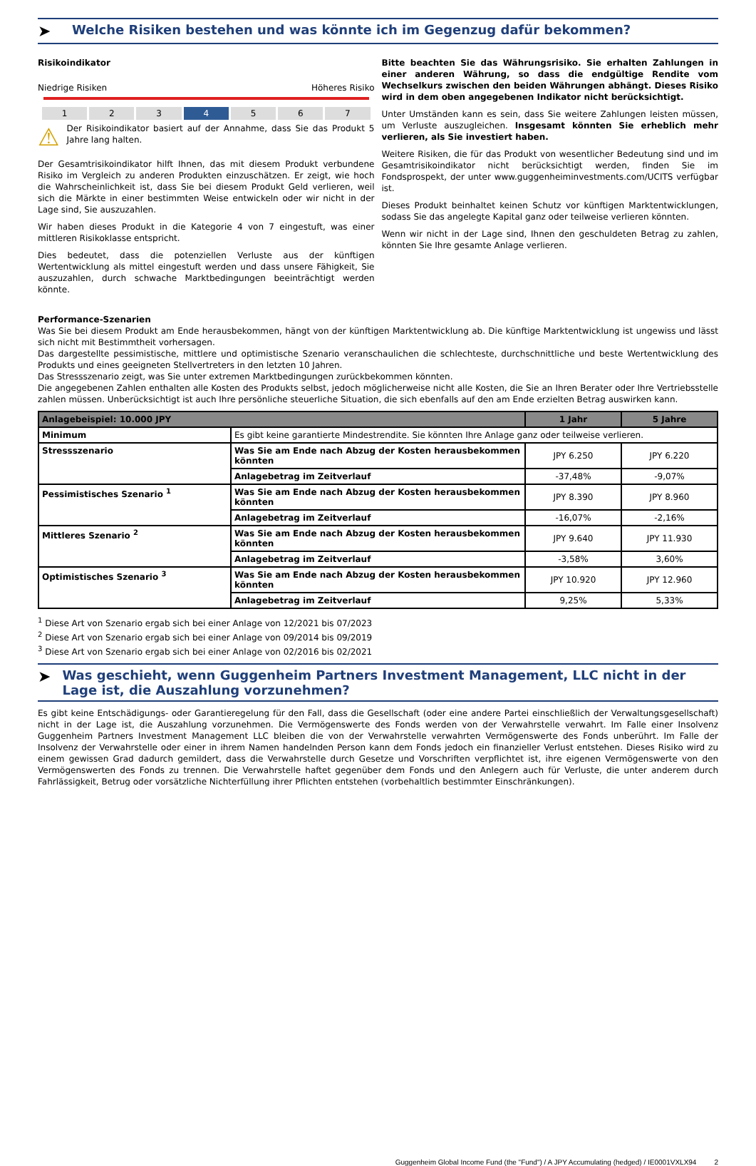➤
Welche Risiken bestehen und was könnte ich im Gegenzug dafür bekommen?
Risikoindikator
Niedrige Risiken Höheres Risiko
1 2 3 4 5 6 7
⚠
Der Risikoindikator basiert auf der Annahme, dass Sie das Produkt 5 Jahre lang halten.
Der Gesamtrisikoindikator hilft Ihnen, das mit diesem Produkt verbundene Risiko im Vergleich zu anderen Produkten einzuschätzen. Er zeigt, wie hoch die Wahrscheinlichkeit ist, dass Sie bei diesem Produkt Geld verlieren, weil sich die Märkte in einer bestimmten Weise entwickeln oder wir nicht in der Lage sind, Sie auszuzahlen.
Wir haben dieses Produkt in die Kategorie 4 von 7 eingestuft, was einer mittleren Risikoklasse entspricht.
Dies bedeutet, dass die potenziellen Verluste aus der künftigen Wertentwicklung als mittel eingestuft werden und dass unsere Fähigkeit, Sie auszuzahlen, durch schwache Marktbedingungen beeinträchtigt werden könnte.
Bitte beachten Sie das Währungsrisiko. Sie erhalten Zahlungen in einer anderen Währung, so dass die endgültige Rendite vom Wechselkurs zwischen den beiden Währungen abhängt. Dieses Risiko wird in dem oben angegebenen Indikator nicht berücksichtigt.
Unter Umständen kann es sein, dass Sie weitere Zahlungen leisten müssen, um Verluste auszugleichen. Insgesamt könnten Sie erheblich mehr verlieren, als Sie investiert haben.
Weitere Risiken, die für das Produkt von wesentlicher Bedeutung sind und im Gesamtrisikoindikator nicht berücksichtigt werden, finden Sie im Fondsprospekt, der unter www.guggenheiminvestments.com/UCITS verfügbar ist.
Dieses Produkt beinhaltet keinen Schutz vor künftigen Marktentwicklungen, sodass Sie das angelegte Kapital ganz oder teilweise verlieren könnten.
Wenn wir nicht in der Lage sind, Ihnen den geschuldeten Betrag zu zahlen, könnten Sie Ihre gesamte Anlage verlieren.
Performance-Szenarien
Was Sie bei diesem Produkt am Ende herausbekommen, hängt von der künftigen Marktentwicklung ab. Die künftige Marktentwicklung ist ungewiss und lässt sich nicht mit Bestimmtheit vorhersagen.
Das dargestellte pessimistische, mittlere und optimistische Szenario veranschaulichen die schlechteste, durchschnittliche und beste Wertentwicklung des Produkts und eines geeigneten Stellvertreters in den letzten 10 Jahren.
Das Stressszenario zeigt, was Sie unter extremen Marktbedingungen zurückbekommen könnten.
Die angegebenen Zahlen enthalten alle Kosten des Produkts selbst, jedoch möglicherweise nicht alle Kosten, die Sie an Ihren Berater oder Ihre Vertriebsstelle zahlen müssen. Unberücksichtigt ist auch Ihre persönliche steuerliche Situation, die sich ebenfalls auf den am Ende erzielten Betrag auswirken kann.
| Anlagebeispiel: 10.000 JPY | | 1 Jahr | 5 Jahre |
| --- | --- | --- | --- |
| Minimum | Es gibt keine garantierte Mindestrendite. Sie könnten Ihre Anlage ganz oder teilweise verlieren. | | |
| Stressszenario | Was Sie am Ende nach Abzug der Kosten herausbekommen könnten | JPY 6.250 | JPY 6.220 |
| | Anlagebetrag im Zeitverlauf | -37,48% | -9,07% |
| Pessimistisches Szenario <sup>1</sup> | Was Sie am Ende nach Abzug der Kosten herausbekommen könnten | JPY 8.390 | JPY 8.960 |
| | Anlagebetrag im Zeitverlauf | -16,07% | -2,16% |
| Mittleres Szenario <sup>2</sup> | Was Sie am Ende nach Abzug der Kosten herausbekommen könnten | JPY 9.640 | JPY 11.930 |
| | Anlagebetrag im Zeitverlauf | -3,58% | 3,60% |
| Optimistisches Szenario <sup>3</sup> | Was Sie am Ende nach Abzug der Kosten herausbekommen könnten | JPY 10.920 | JPY 12.960 |
| | Anlagebetrag im Zeitverlauf | 9,25% | 5,33% |
<sup>1</sup> Diese Art von Szenario ergab sich bei einer Anlage von 12/2021 bis 07/2023
<sup>2</sup> Diese Art von Szenario ergab sich bei einer Anlage von 09/2014 bis 09/2019
<sup>3</sup> Diese Art von Szenario ergab sich bei einer Anlage von 02/2016 bis 02/2021
➤
Was geschieht, wenn Guggenheim Partners Investment Management, LLC nicht in der Lage ist, die Auszahlung vorzunehmen?
Es gibt keine Entschädigungs- oder Garantieregelung für den Fall, dass die Gesellschaft (oder eine andere Partei einschließlich der Verwaltungsgesellschaft) nicht in der Lage ist, die Auszahlung vorzunehmen. Die Vermögenswerte des Fonds werden von der Verwahrstelle verwahrt. Im Falle einer Insolvenz Guggenheim Partners Investment Management LLC bleiben die von der Verwahrstelle verwahrten Vermögenswerte des Fonds unberührt. Im Falle der Insolvenz der Verwahrstelle oder einer in ihrem Namen handelnden Person kann dem Fonds jedoch ein finanzieller Verlust entstehen. Dieses Risiko wird zu einem gewissen Grad dadurch gemildert, dass die Verwahrstelle durch Gesetze und Vorschriften verpflichtet ist, ihre eigenen Vermögenswerte von den Vermögenswerten des Fonds zu trennen. Die Verwahrstelle haftet gegenüber dem Fonds und den Anlegern auch für Verluste, die unter anderem durch Fahrlässigkeit, Betrug oder vorsätzliche Nichterfüllung ihrer Pflichten entstehen (vorbehaltlich bestimmter Einschränkungen).
Guggenheim Global Income Fund (the "Fund") / A JPY Accumulating (hedged) / IE0001VXLX94 2